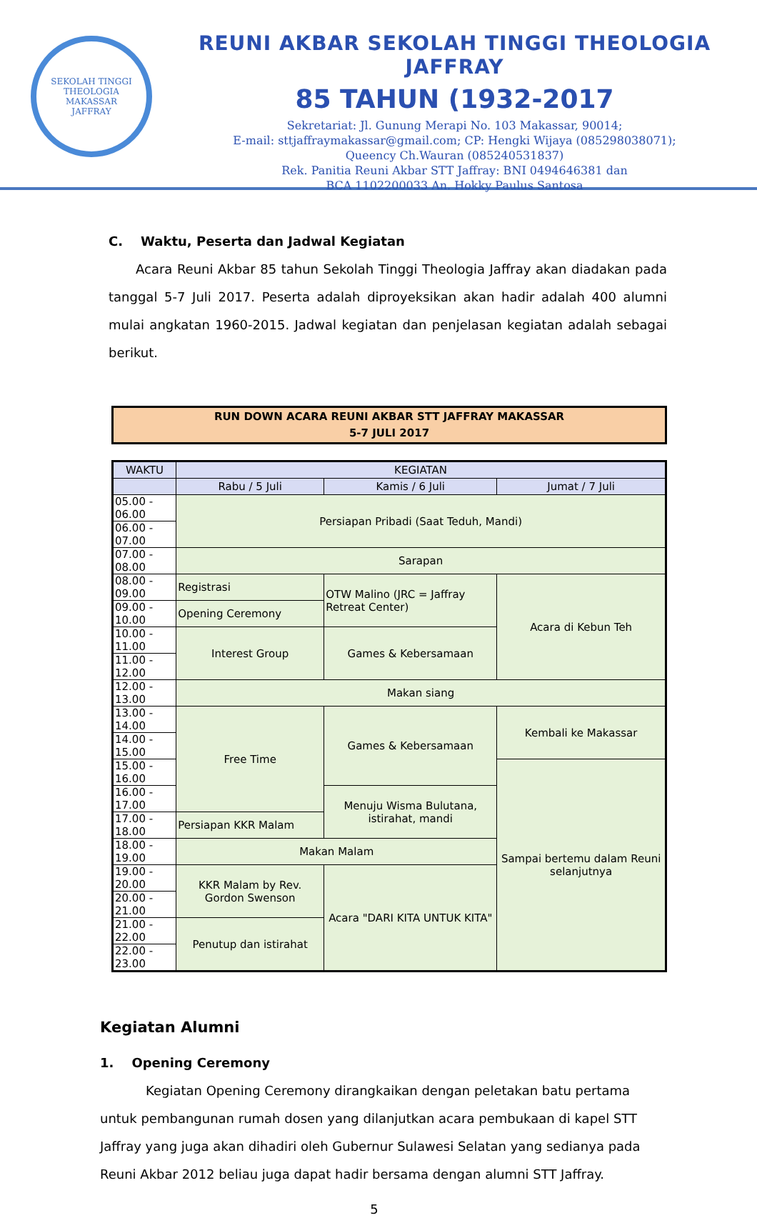SEKOLAH TINGGI THEOLOGIA
MAKASSAR
JAFFRAY
REUNI AKBAR SEKOLAH TINGGI THEOLOGIA JAFFRAY
85 TAHUN (1932-2017
Sekretariat: Jl. Gunung Merapi No. 103 Makassar, 90014;
E-mail: sttjaffraymakassar@gmail.com; CP: Hengki Wijaya (085298038071);
Queency Ch.Wauran (085240531837)
Rek. Panitia Reuni Akbar STT Jaffray: BNI 0494646381 dan
BCA 1102200033 An. Hokky Paulus Santosa
C. Waktu, Peserta dan Jadwal Kegiatan
Acara Reuni Akbar 85 tahun Sekolah Tinggi Theologia Jaffray akan diadakan pada tanggal 5-7 Juli 2017. Peserta adalah diproyeksikan akan hadir adalah 400 alumni mulai angkatan 1960-2015. Jadwal kegiatan dan penjelasan kegiatan adalah sebagai berikut.
| RUN DOWN ACARA REUNI AKBAR STT JAFFRAY MAKASSAR 5-7 JULI 2017 |
| WAKTU | KEGIATAN | | |
| --- | --- | --- | --- |
| | Rabu / 5 Juli | Kamis / 6 Juli | Jumat / 7 Juli |
| 05.00 - 06.00 | Persiapan Pribadi (Saat Teduh, Mandi) | | |
| 06.00 - 07.00 | | | |
| 07.00 - 08.00 | Sarapan | | |
| 08.00 - 09.00 | Registrasi | OTW Malino (JRC = Jaffray Retreat Center) | Acara di Kebun Teh |
| 09.00 - 10.00 | Opening Ceremony | | |
| 10.00 - 11.00 | Interest Group | Games & Kebersamaan | |
| 11.00 - 12.00 | | | |
| 12.00 - 13.00 | Makan siang | | |
| 13.00 - 14.00 | Free Time | Games & Kebersamaan | Kembali ke Makassar |
| 14.00 - 15.00 | | | |
| 15.00 - 16.00 | | | Sampai bertemu dalam Reuni selanjutnya |
| 16.00 - 17.00 | | Menuju Wisma Bulutana, istirahat, mandi | |
| 17.00 - 18.00 | Persiapan KKR Malam | | |
| 18.00 - 19.00 | Makan Malam | | |
| 19.00 - 20.00 | KKR Malam by Rev. Gordon Swenson | Acara "DARI KITA UNTUK KITA" | |
| 20.00 - 21.00 | | | |
| 21.00 - 22.00 | Penutup dan istirahat | | |
| 22.00 - 23.00 | | | |
Kegiatan Alumni
1. Opening Ceremony
Kegiatan Opening Ceremony dirangkaikan dengan peletakan batu pertama untuk pembangunan rumah dosen yang dilanjutkan acara pembukaan di kapel STT Jaffray yang juga akan dihadiri oleh Gubernur Sulawesi Selatan yang sedianya pada Reuni Akbar 2012 beliau juga dapat hadir bersama dengan alumni STT Jaffray.
5